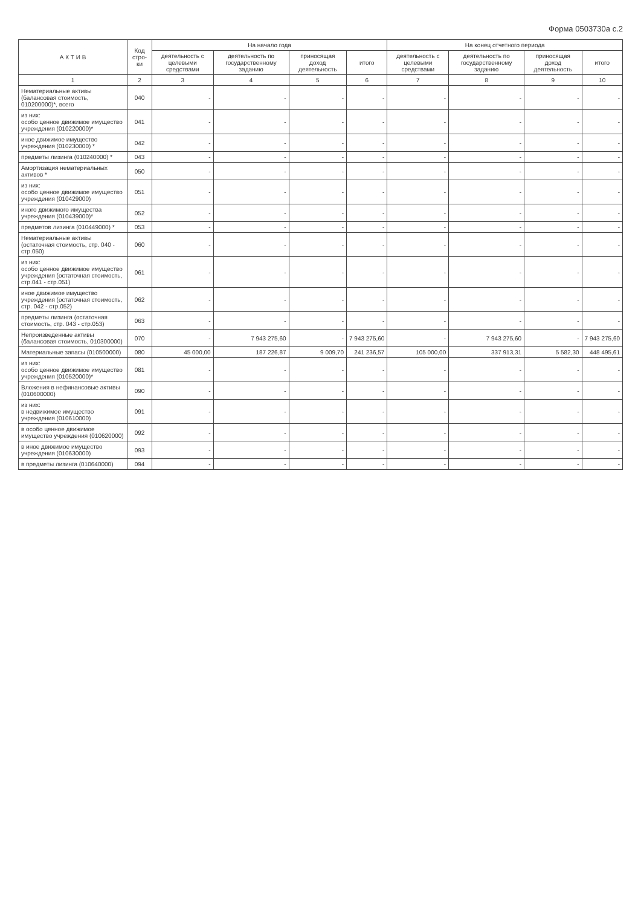Форма 0503730а с.2
| А К Т И В | Код стро-ки | На начало года | | | | На конец отчетного периода | | | |
| --- | --- | --- | --- | --- | --- | --- | --- | --- | --- |
| | | деятельность с целевыми средствами | деятельность по государственному заданию | приносящая доход деятельность | итого | деятельность с целевыми средствами | деятельность по государственному заданию | приносящая доход деятельность | итого |
| 1 | 2 | 3 | 4 | 5 | 6 | 7 | 8 | 9 | 10 |
| Нематериальные активы (балансовая стоимость, 010200000)*, всего | 040 | - | - | - | - | - | - | - | - |
| из них: особо ценное движимое имущество учреждения (010220000)* | 041 | - | - | - | - | - | - | - | - |
| иное движимое имущество учреждения (010230000) * | 042 | - | - | - | - | - | - | - | - |
| предметы лизинга (010240000) * | 043 | - | - | - | - | - | - | - | - |
| Амортизация нематериальных активов * | 050 | - | - | - | - | - | - | - | - |
| из них: особо ценное движимое имущество учреждения (010429000) | 051 | - | - | - | - | - | - | - | - |
| иного движимого имущества учреждения (010439000)* | 052 | - | - | - | - | - | - | - | - |
| предметов лизинга (010449000) * | 053 | - | - | - | - | - | - | - | - |
| Нематериальные активы (остаточная стоимость, стр. 040 - стр.050) | 060 | - | - | - | - | - | - | - | - |
| из них: особо ценное движимое имущество учреждения (остаточная стоимость, стр.041 - стр.051) | 061 | - | - | - | - | - | - | - | - |
| иное движимое имущество учреждения (остаточная стоимость, стр. 042 - стр.052) | 062 | - | - | - | - | - | - | - | - |
| предметы лизинга (остаточная стоимость, стр. 043 - стр.053) | 063 | - | - | - | - | - | - | - | - |
| Непроизведенные активы (балансовая стоимость, 010300000) | 070 | - | 7 943 275,60 | - | 7 943 275,60 | - | 7 943 275,60 | - | 7 943 275,60 |
| Материальные запасы (010500000) | 080 | 45 000,00 | 187 226,87 | 9 009,70 | 241 236,57 | 105 000,00 | 337 913,31 | 5 582,30 | 448 495,61 |
| из них: особо ценное движимое имущество учреждения (010520000)* | 081 | - | - | - | - | - | - | - | - |
| Вложения в нефинансовые активы (010600000) | 090 | - | - | - | - | - | - | - | - |
| из них: в недвижимое имущество учреждения (010610000) | 091 | - | - | - | - | - | - | - | - |
| в особо ценное движимое имущество учреждения (010620000) | 092 | - | - | - | - | - | - | - | - |
| в иное движимое имущество учреждения (010630000) | 093 | - | - | - | - | - | - | - | - |
| в предметы лизинга (010640000) | 094 | - | - | - | - | - | - | - | - |